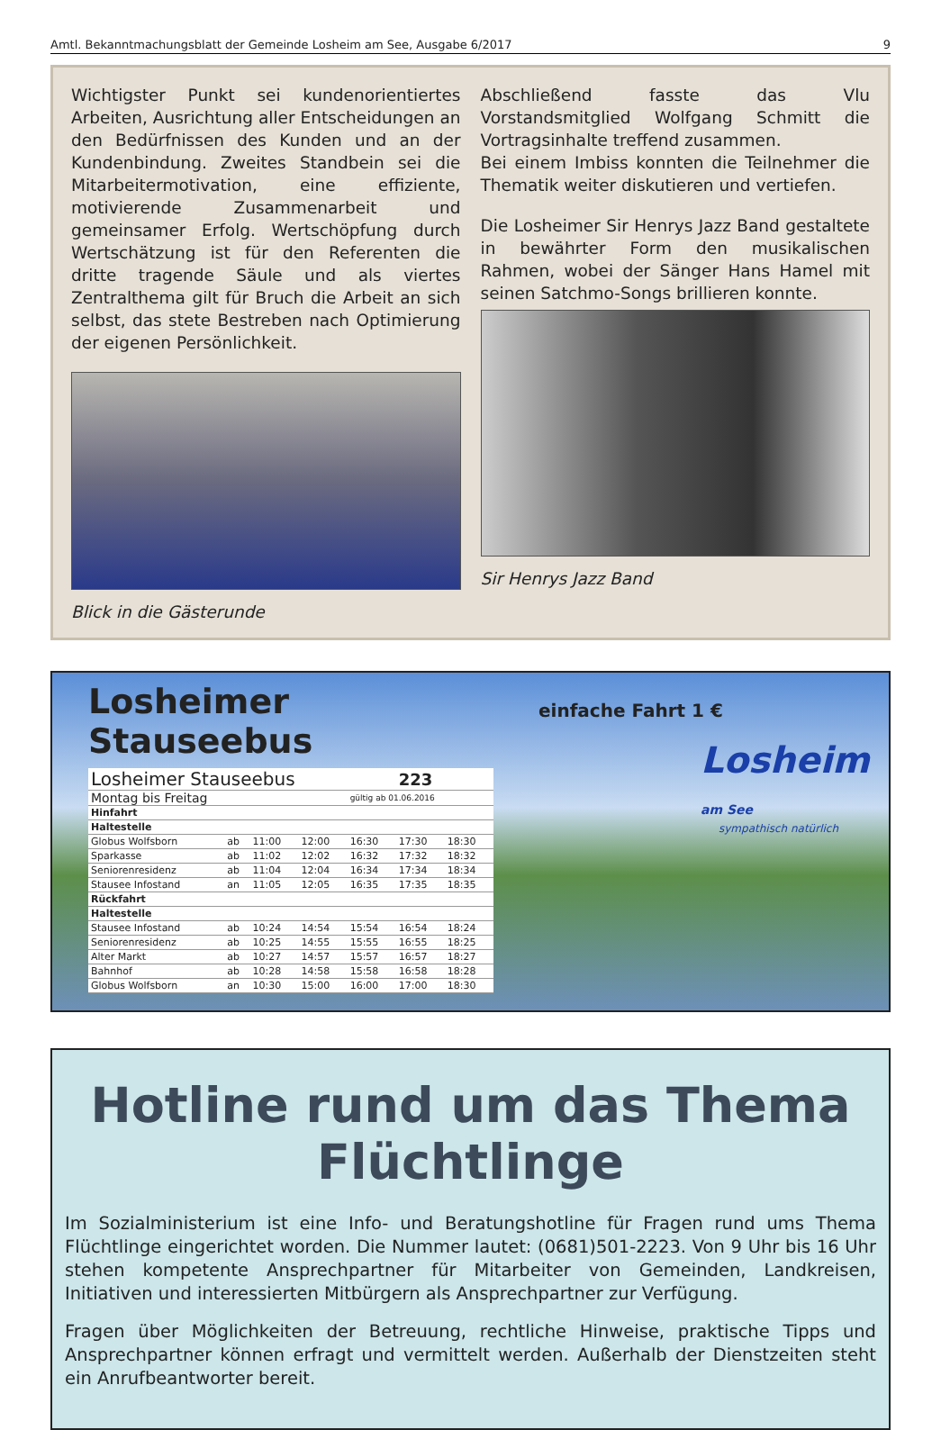Amtl. Bekanntmachungsblatt der Gemeinde Losheim am See, Ausgabe 6/2017 9
Wichtigster Punkt sei kundenorientiertes Arbeiten, Ausrichtung aller Entscheidungen an den Bedürfnissen des Kunden und an der Kundenbindung. Zweites Standbein sei die Mitarbeitermotivation, eine effiziente, motivierende Zusammenarbeit und gemeinsamer Erfolg. Wertschöpfung durch Wertschätzung ist für den Referenten die dritte tragende Säule und als viertes Zentralthema gilt für Bruch die Arbeit an sich selbst, das stete Bestreben nach Optimierung der eigenen Persönlichkeit.
Blick in die Gästerunde
Abschließend fasste das Vlu Vorstandsmitglied Wolfgang Schmitt die Vortragsinhalte treffend zusammen.
Bei einem Imbiss konnten die Teilnehmer die Thematik weiter diskutieren und vertiefen.
Die Losheimer Sir Henrys Jazz Band gestaltete in bewährter Form den musikalischen Rahmen, wobei der Sänger Hans Hamel mit seinen Satchmo-Songs brillieren konnte.
Sir Henrys Jazz Band
Losheimer Stauseebus
| Losheimer Stauseebus | | | | | 223 | |
| --- | --- | --- | --- | --- | --- | --- |
| Montag bis Freitag | | | | gültig ab 01.06.2016 | | |
| Hinfahrt | | | | | | |
| Haltestelle | | | | | | |
| Globus Wolfsborn | ab | 11:00 | 12:00 | 16:30 | 17:30 | 18:30 |
| Sparkasse | ab | 11:02 | 12:02 | 16:32 | 17:32 | 18:32 |
| Seniorenresidenz | ab | 11:04 | 12:04 | 16:34 | 17:34 | 18:34 |
| Stausee Infostand | an | 11:05 | 12:05 | 16:35 | 17:35 | 18:35 |
| Rückfahrt | | | | | | |
| Haltestelle | | | | | | |
| Stausee Infostand | ab | 10:24 | 14:54 | 15:54 | 16:54 | 18:24 |
| Seniorenresidenz | ab | 10:25 | 14:55 | 15:55 | 16:55 | 18:25 |
| Alter Markt | ab | 10:27 | 14:57 | 15:57 | 16:57 | 18:27 |
| Bahnhof | ab | 10:28 | 14:58 | 15:58 | 16:58 | 18:28 |
| Globus Wolfsborn | an | 10:30 | 15:00 | 16:00 | 17:00 | 18:30 |
einfache Fahrt 1 €
Losheim am See
sympathisch natürlich
Hotline rund um das Thema Flüchtlinge
Im Sozialministerium ist eine Info- und Beratungshotline für Fragen rund ums Thema Flüchtlinge eingerichtet worden. Die Nummer lautet: (0681)501-2223. Von 9 Uhr bis 16 Uhr stehen kompetente Ansprechpartner für Mitarbeiter von Gemeinden, Landkreisen, Initiativen und interessierten Mitbürgern als Ansprechpartner zur Verfügung.
Fragen über Möglichkeiten der Betreuung, rechtliche Hinweise, praktische Tipps und Ansprechpartner können erfragt und vermittelt werden. Außerhalb der Dienstzeiten steht ein Anrufbeantworter bereit.